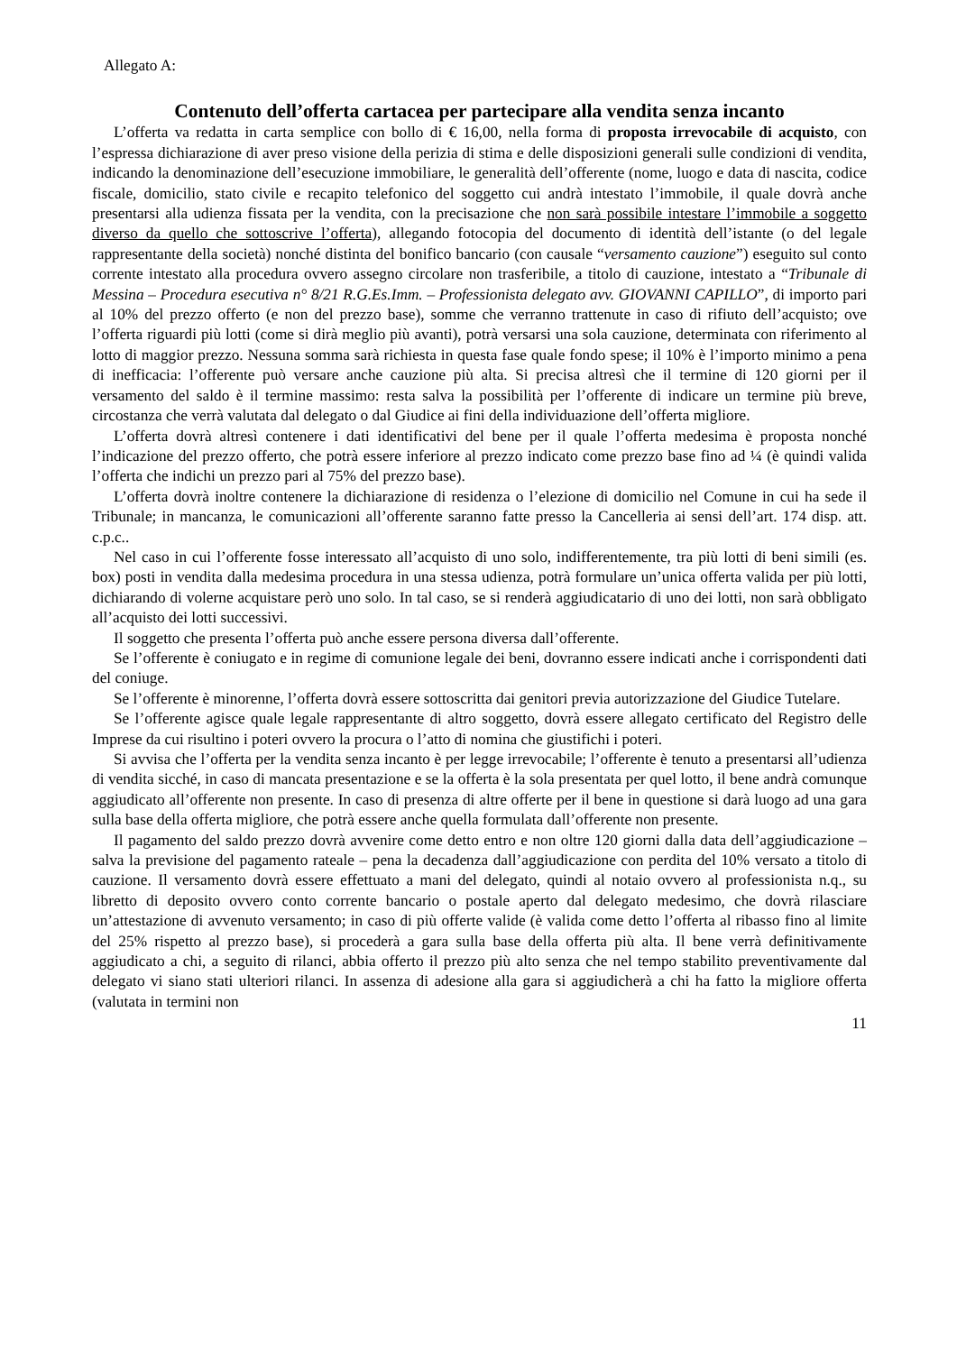Allegato A:
Contenuto dell’offerta cartacea per partecipare alla vendita senza incanto
L’offerta va redatta in carta semplice con bollo di € 16,00, nella forma di proposta irrevocabile di acquisto, con l’espressa dichiarazione di aver preso visione della perizia di stima e delle disposizioni generali sulle condizioni di vendita, indicando la denominazione dell’esecuzione immobiliare, le generalità dell’offerente (nome, luogo e data di nascita, codice fiscale, domicilio, stato civile e recapito telefonico del soggetto cui andrà intestato l’immobile, il quale dovrà anche presentarsi alla udienza fissata per la vendita, con la precisazione che non sarà possibile intestare l’immobile a soggetto diverso da quello che sottoscrive l’offerta), allegando fotocopia del documento di identità dell’istante (o del legale rappresentante della società) nonché distinta del bonifico bancario (con causale “versamento cauzione”) eseguito sul conto corrente intestato alla procedura ovvero assegno circolare non trasferibile, a titolo di cauzione, intestato a “Tribunale di Messina – Procedura esecutiva n° 8/21 R.G.Es.Imm. – Professionista delegato avv. GIOVANNI CAPILLO”, di importo pari al 10% del prezzo offerto (e non del prezzo base), somme che verranno trattenute in caso di rifiuto dell’acquisto; ove l’offerta riguardi più lotti (come si dirà meglio più avanti), potrà versarsi una sola cauzione, determinata con riferimento al lotto di maggior prezzo. Nessuna somma sarà richiesta in questa fase quale fondo spese; il 10% è l’importo minimo a pena di inefficacia: l’offerente può versare anche cauzione più alta. Si precisa altresì che il termine di 120 giorni per il versamento del saldo è il termine massimo: resta salva la possibilità per l’offerente di indicare un termine più breve, circostanza che verrà valutata dal delegato o dal Giudice ai fini della individuazione dell’offerta migliore.
L’offerta dovrà altresì contenere i dati identificativi del bene per il quale l’offerta medesima è proposta nonché l’indicazione del prezzo offerto, che potrà essere inferiore al prezzo indicato come prezzo base fino ad ¼ (è quindi valida l’offerta che indichi un prezzo pari al 75% del prezzo base).
L’offerta dovrà inoltre contenere la dichiarazione di residenza o l’elezione di domicilio nel Comune in cui ha sede il Tribunale; in mancanza, le comunicazioni all’offerente saranno fatte presso la Cancelleria ai sensi dell’art. 174 disp. att. c.p.c..
Nel caso in cui l’offerente fosse interessato all’acquisto di uno solo, indifferentemente, tra più lotti di beni simili (es. box) posti in vendita dalla medesima procedura in una stessa udienza, potrà formulare un’unica offerta valida per più lotti, dichiarando di volerne acquistare però uno solo. In tal caso, se si renderà aggiudicatario di uno dei lotti, non sarà obbligato all’acquisto dei lotti successivi.
Il soggetto che presenta l’offerta può anche essere persona diversa dall’offerente.
Se l’offerente è coniugato e in regime di comunione legale dei beni, dovranno essere indicati anche i corrispondenti dati del coniuge.
Se l’offerente è minorenne, l’offerta dovrà essere sottoscritta dai genitori previa autorizzazione del Giudice Tutelare.
Se l’offerente agisce quale legale rappresentante di altro soggetto, dovrà essere allegato certificato del Registro delle Imprese da cui risultino i poteri ovvero la procura o l’atto di nomina che giustifichi i poteri.
Si avvisa che l’offerta per la vendita senza incanto è per legge irrevocabile; l’offerente è tenuto a presentarsi all’udienza di vendita sicché, in caso di mancata presentazione e se la offerta è la sola presentata per quel lotto, il bene andrà comunque aggiudicato all’offerente non presente. In caso di presenza di altre offerte per il bene in questione si darà luogo ad una gara sulla base della offerta migliore, che potrà essere anche quella formulata dall’offerente non presente.
Il pagamento del saldo prezzo dovrà avvenire come detto entro e non oltre 120 giorni dalla data dell’aggiudicazione – salva la previsione del pagamento rateale – pena la decadenza dall’aggiudicazione con perdita del 10% versato a titolo di cauzione. Il versamento dovrà essere effettuato a mani del delegato, quindi al notaio ovvero al professionista n.q., su libretto di deposito ovvero conto corrente bancario o postale aperto dal delegato medesimo, che dovrà rilasciare un’attestazione di avvenuto versamento; in caso di più offerte valide (è valida come detto l’offerta al ribasso fino al limite del 25% rispetto al prezzo base), si procederà a gara sulla base della offerta più alta. Il bene verrà definitivamente aggiudicato a chi, a seguito di rilanci, abbia offerto il prezzo più alto senza che nel tempo stabilito preventivamente dal delegato vi siano stati ulteriori rilanci. In assenza di adesione alla gara si aggiudicherà a chi ha fatto la migliore offerta (valutata in termini non
11